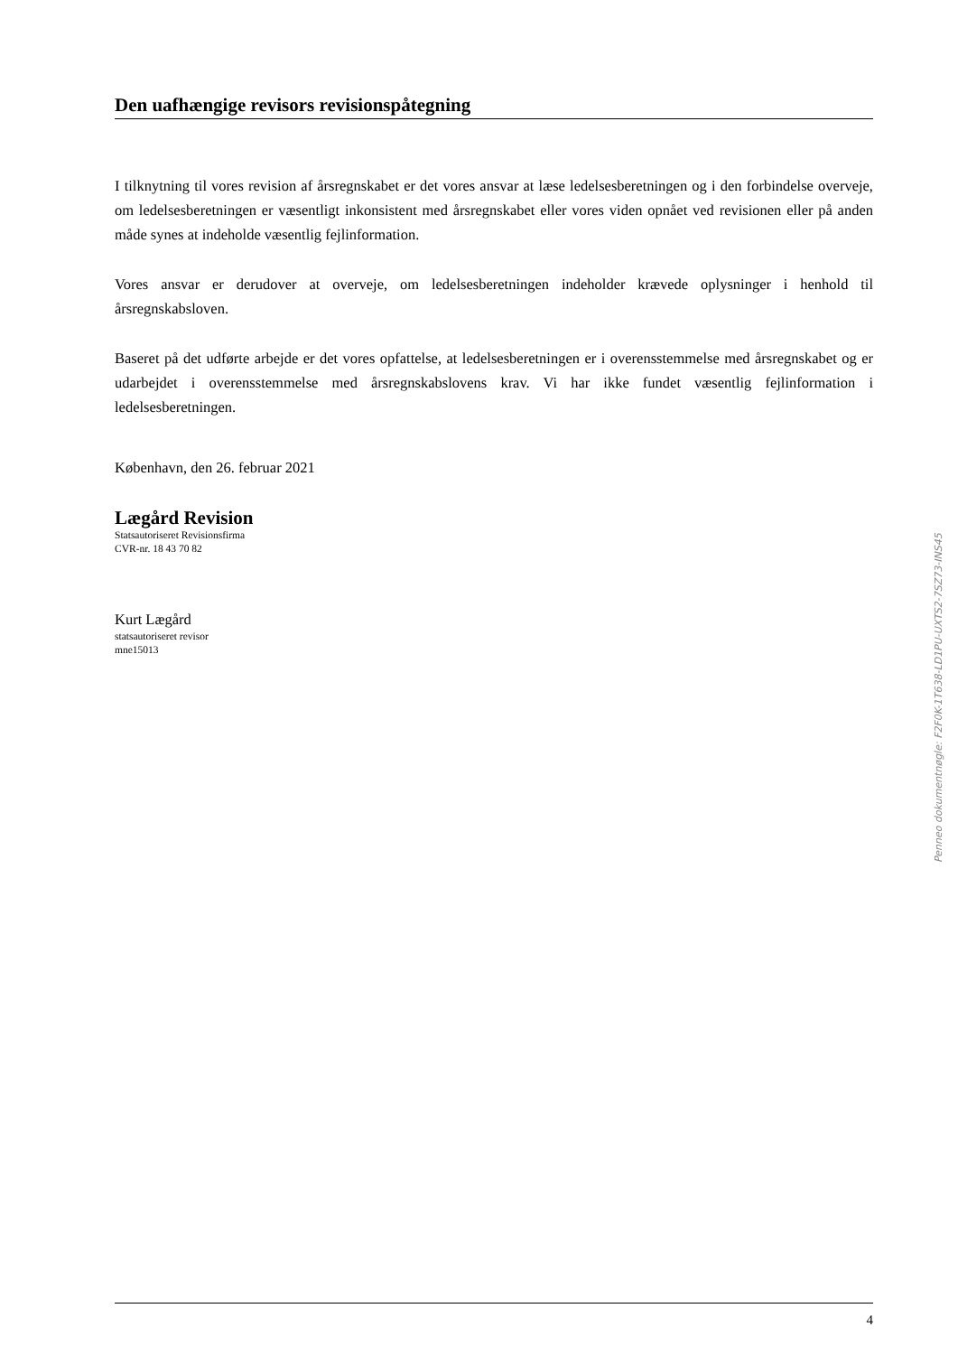Den uafhængige revisors revisionspåtegning
I tilknytning til vores revision af årsregnskabet er det vores ansvar at læse ledelsesberetningen og i den forbindelse overveje, om ledelsesberetningen er væsentligt inkonsistent med årsregnskabet eller vores viden opnået ved revisionen eller på anden måde synes at indeholde væsentlig fejlinformation.
Vores ansvar er derudover at overveje, om ledelsesberetningen indeholder krævede oplysninger i henhold til årsregnskabsloven.
Baseret på det udførte arbejde er det vores opfattelse, at ledelsesberetningen er i overensstemmelse med årsregnskabet og er udarbejdet i overensstemmelse med årsregnskabslovens krav. Vi har ikke fundet væsentlig fejlinformation i ledelsesberetningen.
København, den 26. februar 2021
Lægård Revision
Statsautoriseret Revisionsfirma
CVR-nr. 18 43 70 82
Kurt Lægård
statsautoriseret revisor
mne15013
Penneo dokumentnøgle: F2F0K-1T638-LD1PU-UXTS2-7SZ73-INS45
4